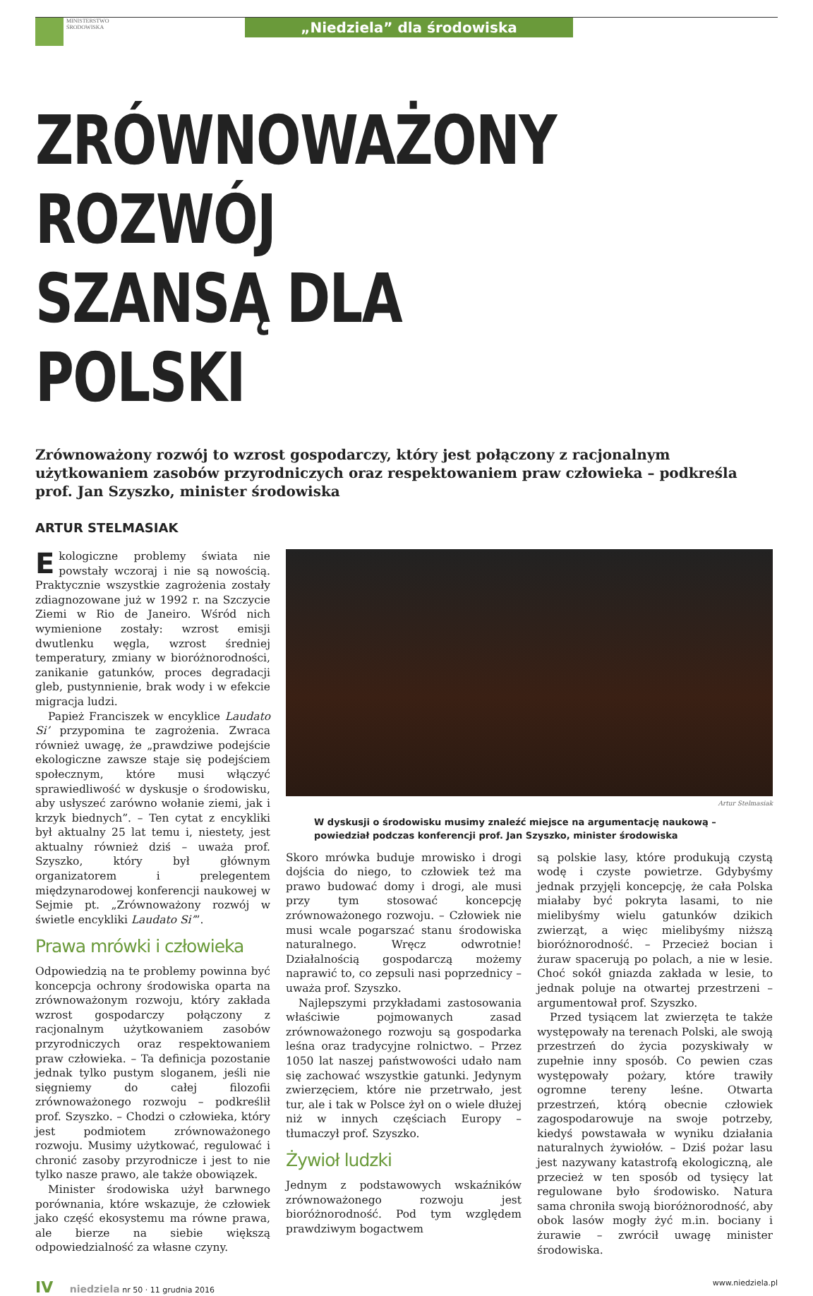MINISTERSTWO
ŚRODOWISKA
„Niedziela” dla środowiska
ZRÓWNOWAŻONY ROZWÓJ
SZANSĄ DLA POLSKI
Zrównoważony rozwój to wzrost gospodarczy, który jest połączony z racjonalnym użytkowaniem zasobów przyrodniczych oraz respektowaniem praw człowieka – podkreśla prof. Jan Szyszko, minister środowiska
ARTUR STELMASIAK
Ekologiczne problemy świata nie powstały wczoraj i nie są nowością. Praktycznie wszystkie zagrożenia zostały zdiagnozowane już w 1992 r. na Szczycie Ziemi w Rio de Janeiro. Wśród nich wymienione zostały: wzrost emisji dwutlenku węgla, wzrost średniej temperatury, zmiany w bioróżnorodności, zanikanie gatunków, proces degradacji gleb, pustynnienie, brak wody i w efekcie migracja ludzi.
Papież Franciszek w encyklice Laudato Si’ przypomina te zagrożenia. Zwraca również uwagę, że „prawdziwe podejście ekologiczne zawsze staje się podejściem społecznym, które musi włączyć sprawiedliwość w dyskusje o środowisku, aby usłyszeć zarówno wołanie ziemi, jak i krzyk biednych”. – Ten cytat z encykliki był aktualny 25 lat temu i, niestety, jest aktualny również dziś – uważa prof. Szyszko, który był głównym organizatorem i prelegentem międzynarodowej konferencji naukowej w Sejmie pt. „Zrównoważony rozwój w świetle encykliki Laudato Si’”.
Prawa mrówki i człowieka
Odpowiedzią na te problemy powinna być koncepcja ochrony środowiska oparta na zrównoważonym rozwoju, który zakłada wzrost gospodarczy połączony z racjonalnym użytkowaniem zasobów przyrodniczych oraz respektowaniem praw człowieka. – Ta definicja pozostanie jednak tylko pustym sloganem, jeśli nie sięgniemy do całej filozofii zrównoważonego rozwoju – podkreślił prof. Szyszko. – Chodzi o człowieka, który jest podmiotem zrównoważonego rozwoju. Musimy użytkować, regulować i chronić zasoby przyrodnicze i jest to nie tylko nasze prawo, ale także obowiązek.
Minister środowiska użył barwnego porównania, które wskazuje, że człowiek jako część ekosystemu ma równe prawa, ale bierze na siebie większą odpowiedzialność za własne czyny.
Artur Stelmasiak
W dyskusji o środowisku musimy znaleźć miejsce na argumentację naukową – powiedział podczas konferencji prof. Jan Szyszko, minister środowiska
Skoro mrówka buduje mrowisko i drogi dojścia do niego, to człowiek też ma prawo budować domy i drogi, ale musi przy tym stosować koncepcję zrównoważonego rozwoju. – Człowiek nie musi wcale pogarszać stanu środowiska naturalnego. Wręcz odwrotnie! Działalnością gospodarczą możemy naprawić to, co zepsuli nasi poprzednicy – uważa prof. Szyszko.
Najlepszymi przykładami zastosowania właściwie pojmowanych zasad zrównoważonego rozwoju są gospodarka leśna oraz tradycyjne rolnictwo. – Przez 1050 lat naszej państwowości udało nam się zachować wszystkie gatunki. Jedynym zwierzęciem, które nie przetrwało, jest tur, ale i tak w Polsce żył on o wiele dłużej niż w innych częściach Europy – tłumaczył prof. Szyszko.
Żywioł ludzki
Jednym z podstawowych wskaźników zrównoważonego rozwoju jest bioróżnorodność. Pod tym względem prawdziwym bogactwem
są polskie lasy, które produkują czystą wodę i czyste powietrze. Gdybyśmy jednak przyjęli koncepcję, że cała Polska miałaby być pokryta lasami, to nie mielibyśmy wielu gatunków dzikich zwierząt, a więc mielibyśmy niższą bioróżnorodność. – Przecież bocian i żuraw spacerują po polach, a nie w lesie. Choć sokół gniazda zakłada w lesie, to jednak poluje na otwartej przestrzeni – argumentował prof. Szyszko.
Przed tysiącem lat zwierzęta te także występowały na terenach Polski, ale swoją przestrzeń do życia pozyskiwały w zupełnie inny sposób. Co pewien czas występowały pożary, które trawiły ogromne tereny leśne. Otwarta przestrzeń, którą obecnie człowiek zagospodarowuje na swoje potrzeby, kiedyś powstawała w wyniku działania naturalnych żywiołów. – Dziś pożar lasu jest nazywany katastrofą ekologiczną, ale przecież w ten sposób od tysięcy lat regulowane było środowisko. Natura sama chroniła swoją bioróżnorodność, aby obok lasów mogły żyć m.in. bociany i żurawie – zwrócił uwagę minister środowiska.
IV niedziela nr 50 · 11 grudnia 2016
www.niedziela.pl